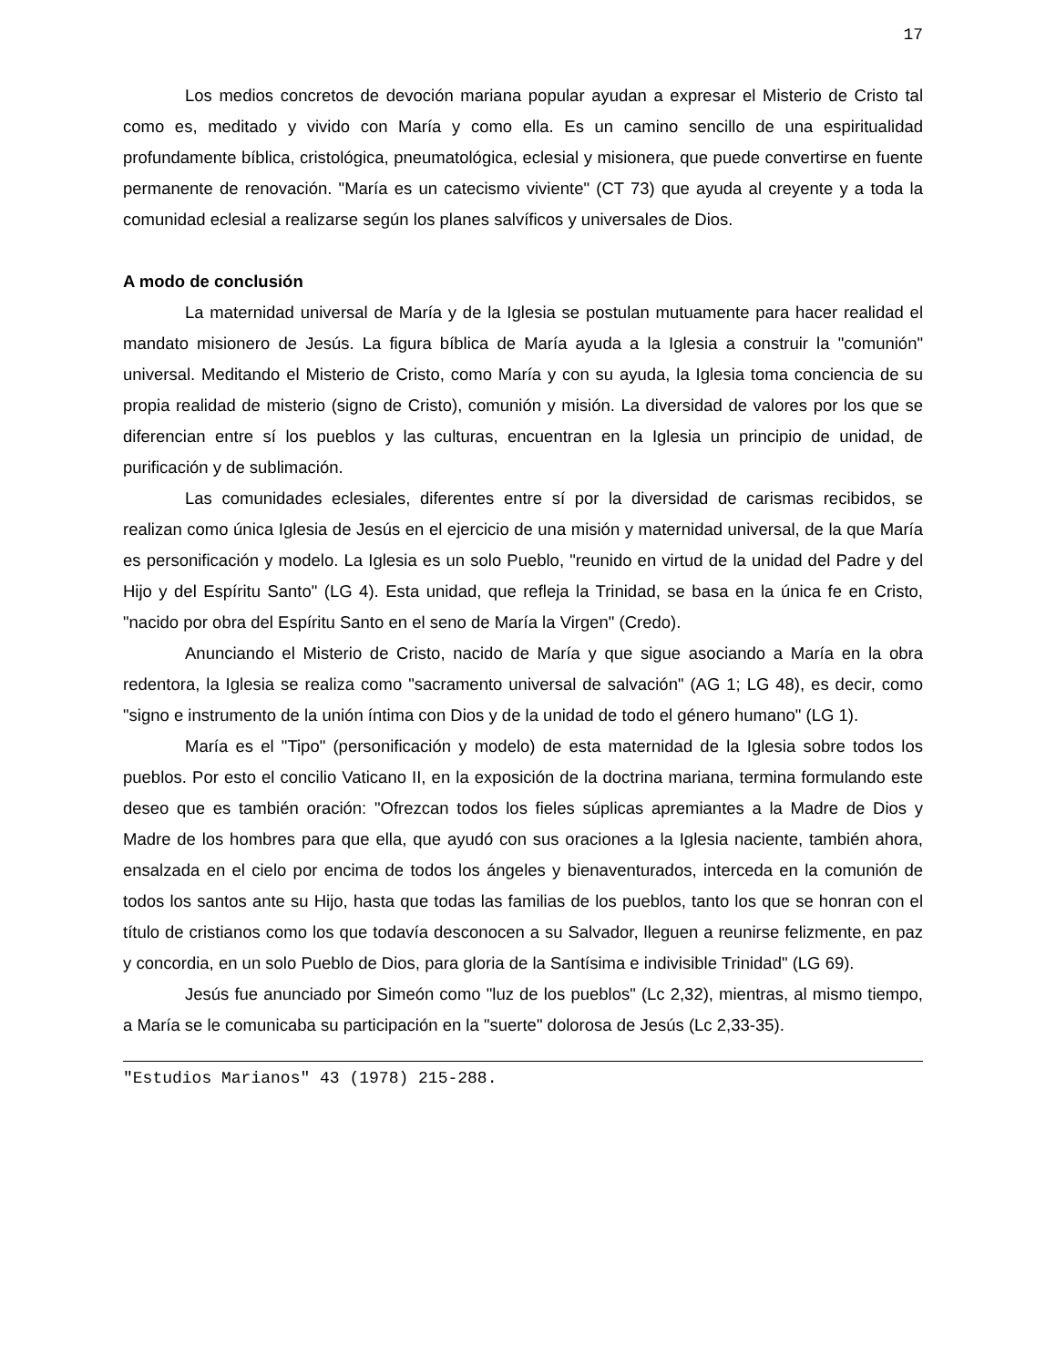17
Los medios concretos de devoción mariana popular ayudan a expresar el Misterio de Cristo tal como es, meditado y vivido con María y como ella. Es un camino sencillo de una espiritualidad profundamente bíblica, cristológica, pneumatológica, eclesial y misionera, que puede convertirse en fuente permanente de renovación. "María es un catecismo viviente" (CT 73) que ayuda al creyente y a toda la comunidad eclesial a realizarse según los planes salvíficos y universales de Dios.
A modo de conclusión
La maternidad universal de María y de la Iglesia se postulan mutuamente para hacer realidad el mandato misionero de Jesús. La figura bíblica de María ayuda a la Iglesia a construir la "comunión" universal. Meditando el Misterio de Cristo, como María y con su ayuda, la Iglesia toma conciencia de su propia realidad de misterio (signo de Cristo), comunión y misión. La diversidad de valores por los que se diferencian entre sí los pueblos y las culturas, encuentran en la Iglesia un principio de unidad, de purificación y de sublimación.
Las comunidades eclesiales, diferentes entre sí por la diversidad de carismas recibidos, se realizan como única Iglesia de Jesús en el ejercicio de una misión y maternidad universal, de la que María es personificación y modelo. La Iglesia es un solo Pueblo, "reunido en virtud de la unidad del Padre y del Hijo y del Espíritu Santo" (LG 4). Esta unidad, que refleja la Trinidad, se basa en la única fe en Cristo, "nacido por obra del Espíritu Santo en el seno de María la Virgen" (Credo).
Anunciando el Misterio de Cristo, nacido de María y que sigue asociando a María en la obra redentora, la Iglesia se realiza como "sacramento universal de salvación" (AG 1; LG 48), es decir, como "signo e instrumento de la unión íntima con Dios y de la unidad de todo el género humano" (LG 1).
María es el "Tipo" (personificación y modelo) de esta maternidad de la Iglesia sobre todos los pueblos. Por esto el concilio Vaticano II, en la exposición de la doctrina mariana, termina formulando este deseo que es también oración: "Ofrezcan todos los fieles súplicas apremiantes a la Madre de Dios y Madre de los hombres para que ella, que ayudó con sus oraciones a la Iglesia naciente, también ahora, ensalzada en el cielo por encima de todos los ángeles y bienaventurados, interceda en la comunión de todos los santos ante su Hijo, hasta que todas las familias de los pueblos, tanto los que se honran con el título de cristianos como los que todavía desconocen a su Salvador, lleguen a reunirse felizmente, en paz y concordia, en un solo Pueblo de Dios, para gloria de la Santísima e indivisible Trinidad" (LG 69).
Jesús fue anunciado por Simeón como "luz de los pueblos" (Lc 2,32), mientras, al mismo tiempo, a María se le comunicaba su participación en la "suerte" dolorosa de Jesús (Lc 2,33-35).
"Estudios Marianos" 43 (1978) 215-288.